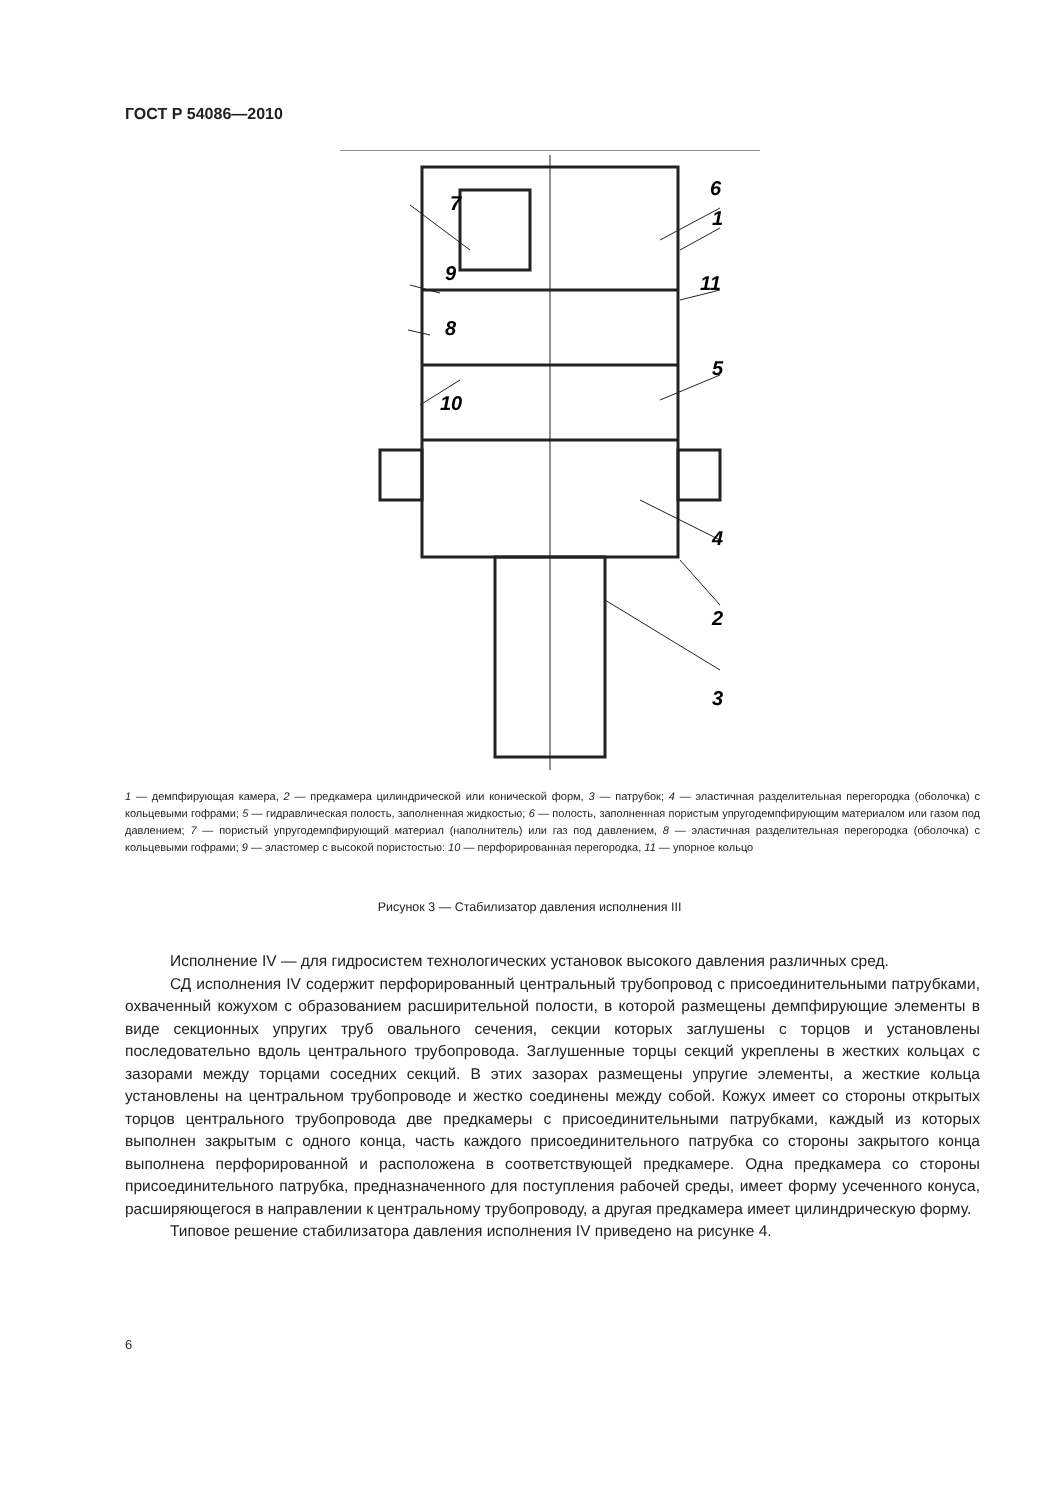ГОСТ Р 54086—2010
6
1
11
5
4
2
3
7
9
8
10
1 — демпфирующая камера, 2 — предкамера цилиндрической или конической форм, 3 — патрубок; 4 — эластичная разделительная перегородка (оболочка) с кольцевыми гофрами; 5 — гидравлическая полость, заполненная жидкостью; 6 — полость, заполненная пористым упругодемпфирующим материалом или газом под давлением; 7 — пористый упругодемпфирующий материал (наполнитель) или газ под давлением, 8 — эластичная разделительная перегородка (оболочка) с кольцевыми гофрами; 9 — эластомер с высокой пористостью: 10 — перфорированная перегородка, 11 — упорное кольцо
Рисунок 3 — Стабилизатор давления исполнения III
Исполнение IV — для гидросистем технологических установок высокого давления различных сред.
СД исполнения IV содержит перфорированный центральный трубопровод с присоединительными патрубками, охваченный кожухом с образованием расширительной полости, в которой размещены демпфирующие элементы в виде секционных упругих труб овального сечения, секции которых заглушены с торцов и установлены последовательно вдоль центрального трубопровода. Заглушенные торцы секций укреплены в жестких кольцах с зазорами между торцами соседних секций. В этих зазорах размещены упругие элементы, а жесткие кольца установлены на центральном трубопроводе и жестко соединены между собой. Кожух имеет со стороны открытых торцов центрального трубопровода две предкамеры с присоединительными патрубками, каждый из которых выполнен закрытым с одного конца, часть каждого присоединительного патрубка со стороны закрытого конца выполнена перфорированной и расположена в соответствующей предкамере. Одна предкамера со стороны присоединительного патрубка, предназначенного для поступления рабочей среды, имеет форму усеченного конуса, расширяющегося в направлении к центральному трубопроводу, а другая предкамера имеет цилиндрическую форму.
Типовое решение стабилизатора давления исполнения IV приведено на рисунке 4.
6